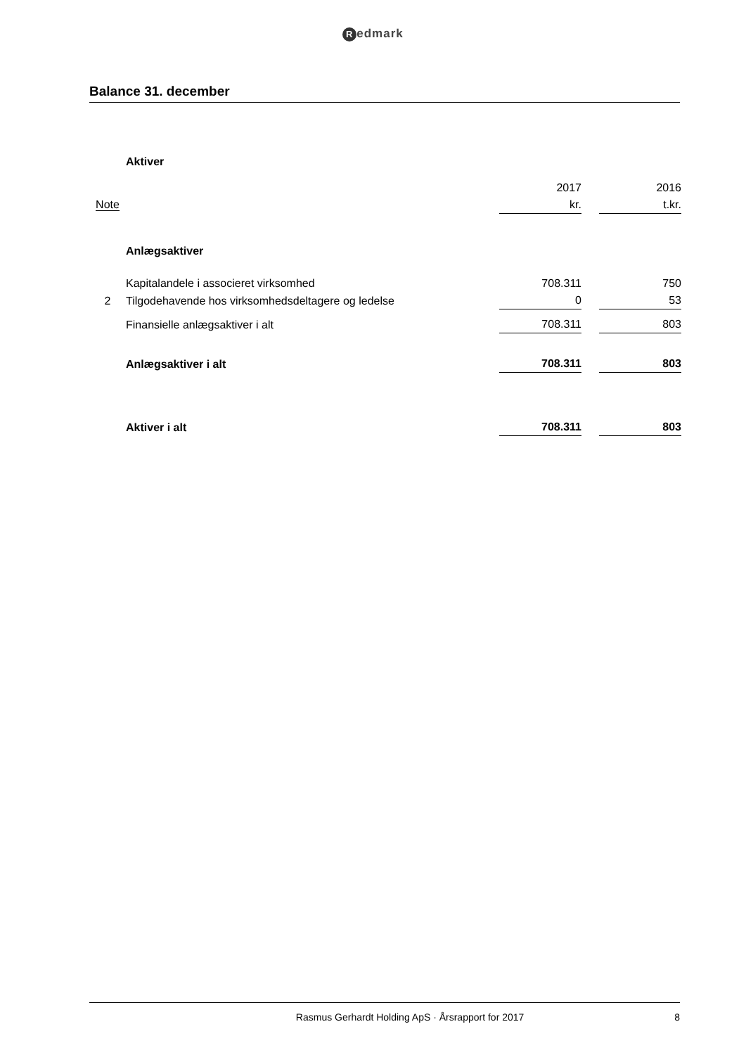Redmark
Balance 31. december
| | Aktiver | | | |
| | | 2017 | | 2016 |
| Note | | kr. | | t.kr. |
| | Anlægsaktiver | | | |
| | Kapitalandele i associeret virksomhed | 708.311 | | 750 |
| 2 | Tilgodehavende hos virksomhedsdeltagere og ledelse | 0 | | 53 |
| | Finansielle anlægsaktiver i alt | 708.311 | | 803 |
| | Anlægsaktiver i alt | 708.311 | | 803 |
| | Aktiver i alt | 708.311 | | 803 |
Rasmus Gerhardt Holding ApS · Årsrapport for 2017
8